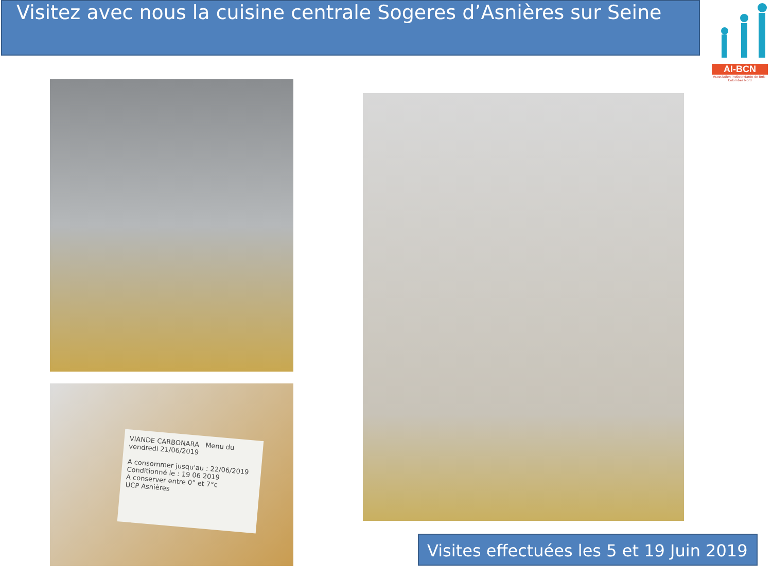Visitez avec nous la cuisine centrale Sogeres d’Asnières sur Seine
AI-BCN
Association Indépendante de Bois-Colombes Nord
VIANDE CARBONARA Menu du vendredi 21/06/2019
A consommer jusqu'au : 22/06/2019
Conditionné le : 19 06 2019
A conserver entre 0° et 7°c
UCP Asnières
Visites effectuées les 5 et 19 Juin 2019